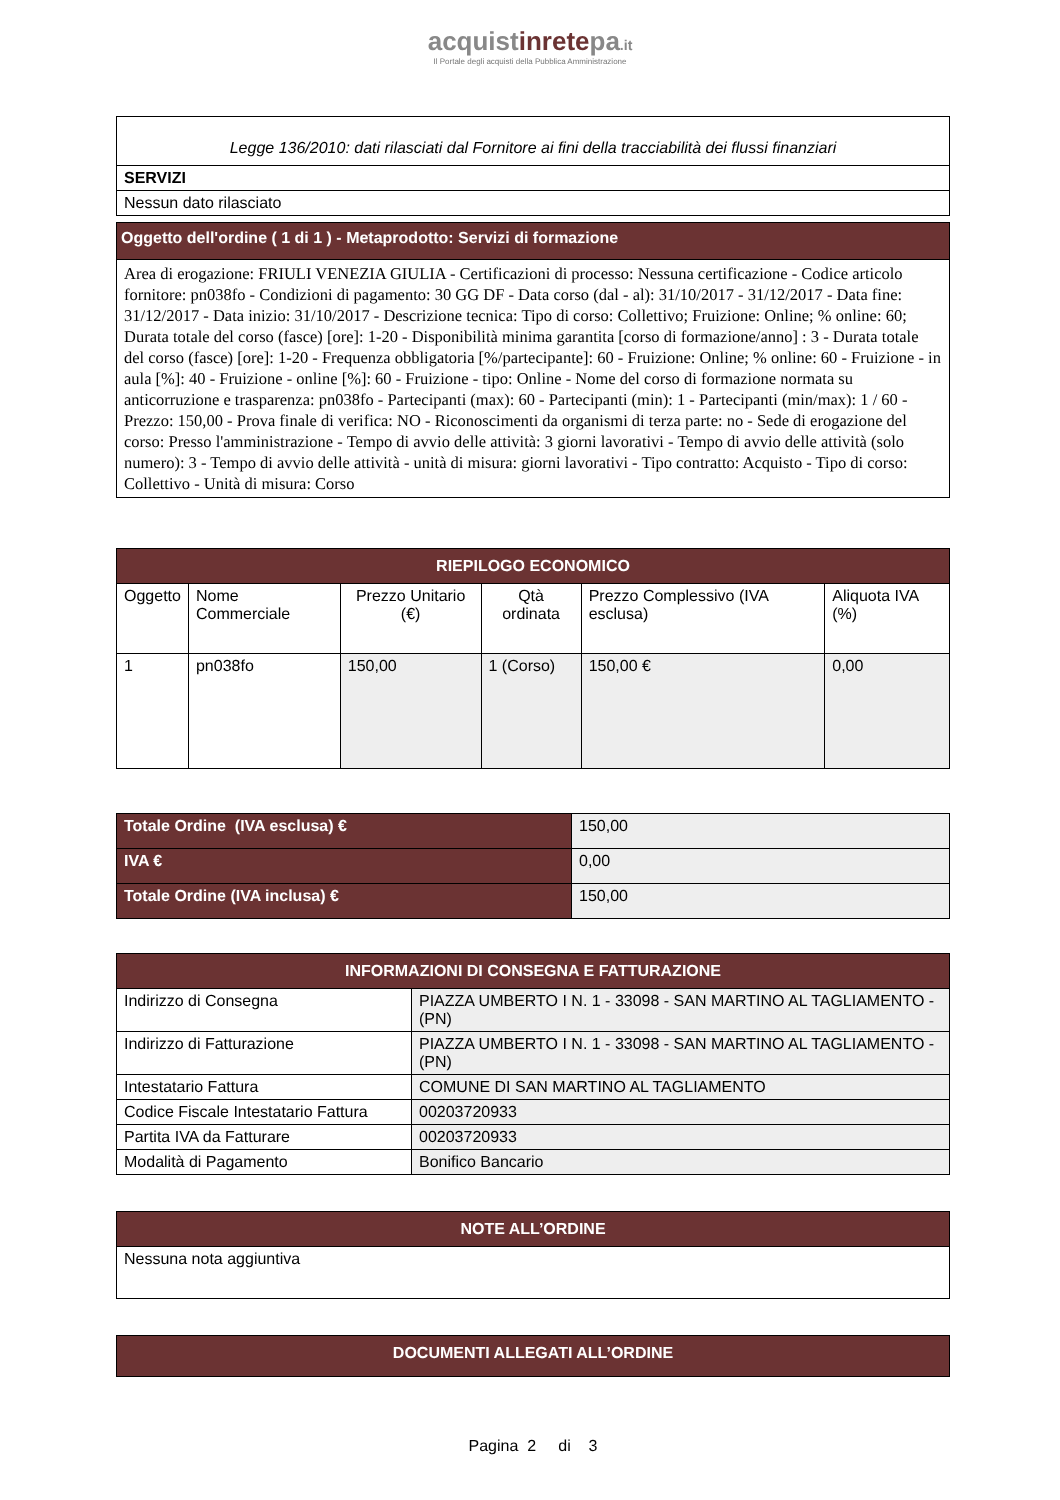acquistinretepa.it
Il Portale degli acquisti della Pubblica Amministrazione
| Legge 136/2010: dati rilasciati dal Fornitore ai fini della tracciabilità dei flussi finanziari |
| SERVIZI |
| Nessun dato rilasciato |
| Oggetto dell'ordine ( 1 di 1 ) - Metaprodotto: Servizi di formazione |
| Area di erogazione: FRIULI VENEZIA GIULIA - Certificazioni di processo: Nessuna certificazione - Codice articolo fornitore: pn038fo - Condizioni di pagamento: 30 GG DF - Data corso (dal - al): 31/10/2017 - 31/12/2017 - Data fine: 31/12/2017 - Data inizio: 31/10/2017 - Descrizione tecnica: Tipo di corso: Collettivo; Fruizione: Online; % online: 60; Durata totale del corso (fasce) [ore]: 1-20 - Disponibilità minima garantita [corso di formazione/anno] : 3 - Durata totale del corso (fasce) [ore]: 1-20 - Frequenza obbligatoria [%/partecipante]: 60 - Fruizione: Online; % online: 60 - Fruizione - in aula [%]: 40 - Fruizione - online [%]: 60 - Fruizione - tipo: Online - Nome del corso di formazione normata su anticorruzione e trasparenza: pn038fo - Partecipanti (max): 60 - Partecipanti (min): 1 - Partecipanti (min/max): 1 / 60 - Prezzo: 150,00 - Prova finale di verifica: NO - Riconoscimenti da organismi di terza parte: no - Sede di erogazione del corso: Presso l'amministrazione - Tempo di avvio delle attività: 3 giorni lavorativi - Tempo di avvio delle attività (solo numero): 3 - Tempo di avvio delle attività - unità di misura: giorni lavorativi - Tipo contratto: Acquisto - Tipo di corso: Collettivo - Unità di misura: Corso |
| RIEPILOGO ECONOMICO | | | | | |
| --- | --- | --- | --- | --- | --- |
| Oggetto | Nome Commerciale | Prezzo Unitario (€) | Qtà ordinata | Prezzo Complessivo (IVA esclusa) | Aliquota IVA (%) |
| 1 | pn038fo | 150,00 | 1 (Corso) | 150,00 € | 0,00 |
| Totale Ordine (IVA esclusa) € | 150,00 |
| IVA € | 0,00 |
| Totale Ordine (IVA inclusa) € | 150,00 |
| INFORMAZIONI DI CONSEGNA E FATTURAZIONE | |
| --- | --- |
| Indirizzo di Consegna | PIAZZA UMBERTO I N. 1 - 33098 - SAN MARTINO AL TAGLIAMENTO - (PN) |
| Indirizzo di Fatturazione | PIAZZA UMBERTO I N. 1 - 33098 - SAN MARTINO AL TAGLIAMENTO - (PN) |
| Intestatario Fattura | COMUNE DI SAN MARTINO AL TAGLIAMENTO |
| Codice Fiscale Intestatario Fattura | 00203720933 |
| Partita IVA da Fatturare | 00203720933 |
| Modalità di Pagamento | Bonifico Bancario |
| NOTE ALL’ORDINE |
| --- |
| Nessuna nota aggiuntiva |
| DOCUMENTI ALLEGATI ALL’ORDINE |
| --- |
Pagina 2 di 3